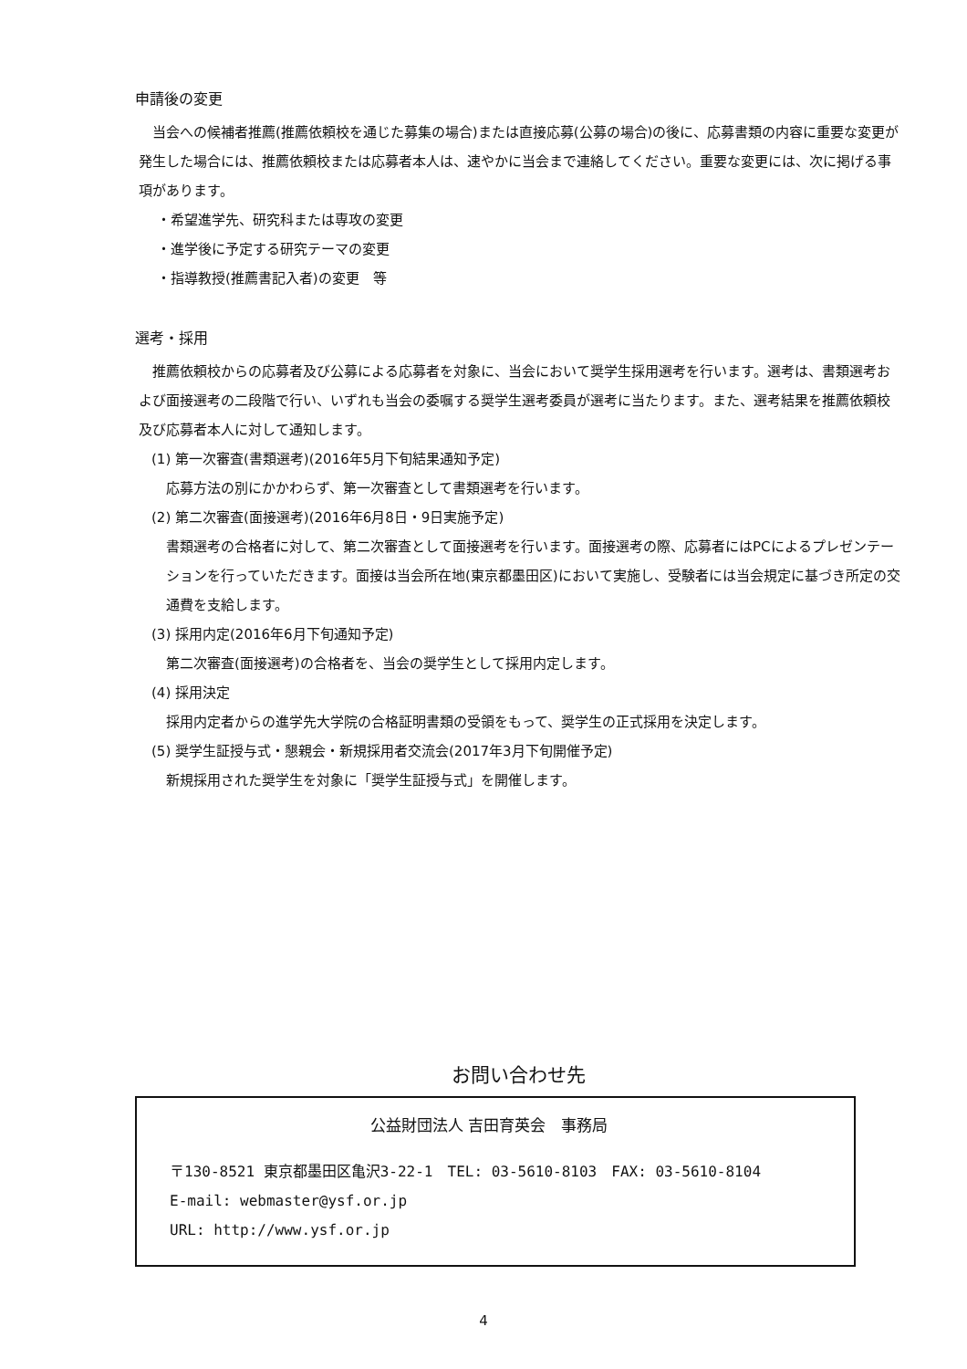申請後の変更
当会への候補者推薦(推薦依頼校を通じた募集の場合)または直接応募(公募の場合)の後に、応募書類の内容に重要な変更が発生した場合には、推薦依頼校または応募者本人は、速やかに当会まで連絡してください。重要な変更には、次に掲げる事項があります。
・希望進学先、研究科または専攻の変更
・進学後に予定する研究テーマの変更
・指導教授(推薦書記入者)の変更　等
選考・採用
推薦依頼校からの応募者及び公募による応募者を対象に、当会において奨学生採用選考を行います。選考は、書類選考および面接選考の二段階で行い、いずれも当会の委嘱する奨学生選考委員が選考に当たります。また、選考結果を推薦依頼校及び応募者本人に対して通知します。
(1) 第一次審査(書類選考)(2016年5月下旬結果通知予定)
応募方法の別にかかわらず、第一次審査として書類選考を行います。
(2) 第二次審査(面接選考)(2016年6月8日・9日実施予定)
書類選考の合格者に対して、第二次審査として面接選考を行います。面接選考の際、応募者にはPCによるプレゼンテーションを行っていただきます。面接は当会所在地(東京都墨田区)において実施し、受験者には当会規定に基づき所定の交通費を支給します。
(3) 採用内定(2016年6月下旬通知予定)
第二次審査(面接選考)の合格者を、当会の奨学生として採用内定します。
(4) 採用決定
採用内定者からの進学先大学院の合格証明書類の受領をもって、奨学生の正式採用を決定します。
(5) 奨学生証授与式・懇親会・新規採用者交流会(2017年3月下旬開催予定)
新規採用された奨学生を対象に「奨学生証授与式」を開催します。
お問い合わせ先
公益財団法人 吉田育英会　事務局
〒130-8521 東京都墨田区亀沢3-22-1　TEL: 03-5610-8103　FAX: 03-5610-8104
E-mail: webmaster@ysf.or.jp
URL: http://www.ysf.or.jp
4